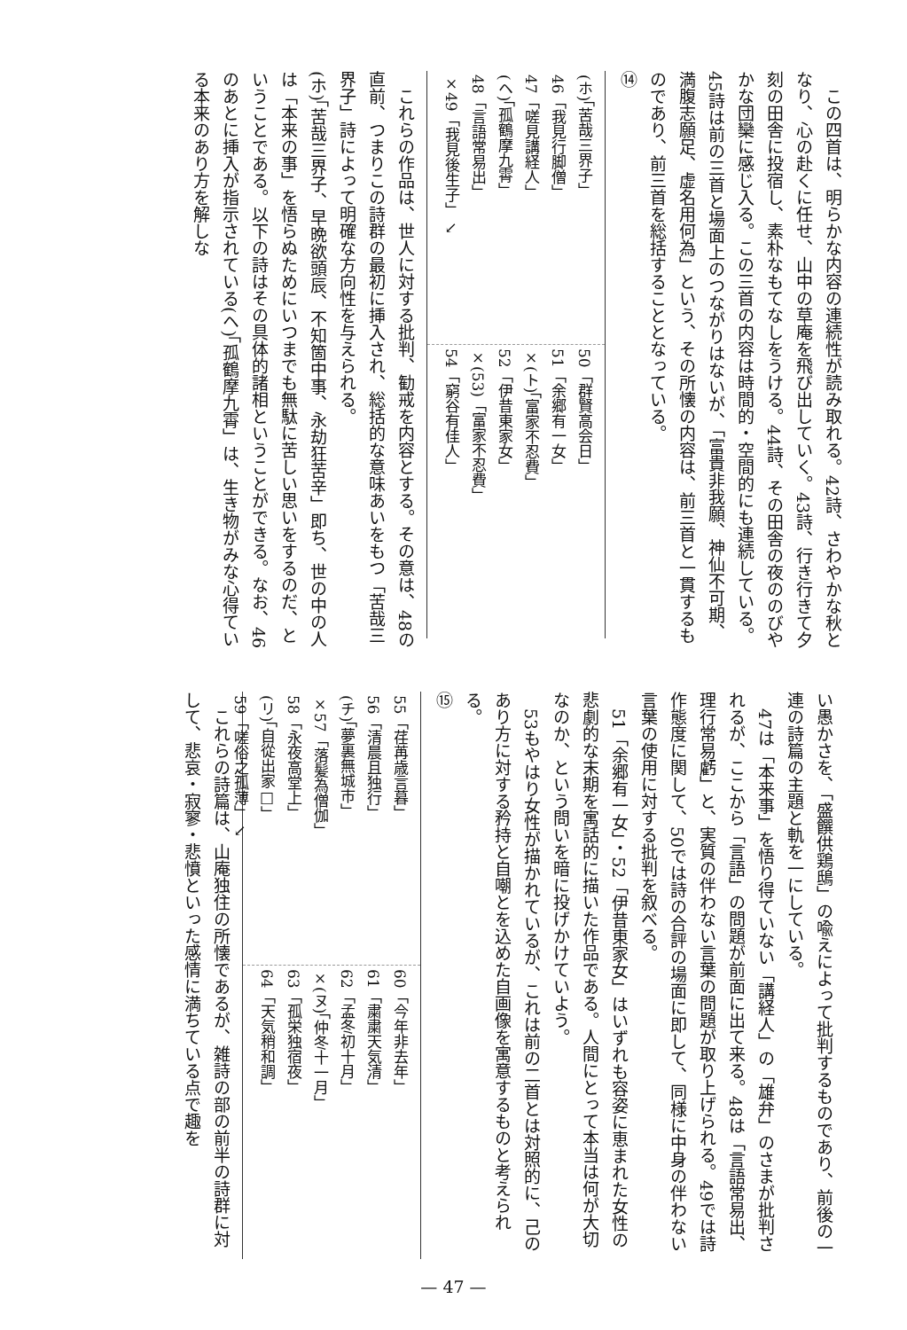この四首は、明らかな内容の連続性が読み取れる。42詩、さわやかな秋となり、心の赴くに任せ、山中の草庵を飛び出していく。43詩、行き行きて夕刻の田舎に投宿し、素朴なもてなしをうける。44詩、その田舎の夜ののびやかな団欒に感じ入る。この三首の内容は時間的・空間的にも連続している。45詩は前の三首と場面上のつながりはないが、「富貴非我願、神仙不可期、満腹志願足、虚名用何為」という、その所懐の内容は、前三首と一貫するものであり、前三首を総括することとなっている。
⑭
(ホ)「苦哉三界子」
46「我見行脚僧」
47「嗟見講経人」
(ヘ)「孤鶴摩九霄」
48「言語常易出」
×49「我見後生子」 ↘
50「群賢高会日」
51「余郷有一女」
×(ト)「富家不忍費」
52「伊昔東家女」
×(53)「富家不忍費」
54「窮谷有佳人」
これらの作品は、世人に対する批判、勧戒を内容とする。その意は、48の直前、つまりこの詩群の最初に挿入され、総括的な意味あいをもつ「苦哉三界子」詩によって明確な方向性を与えられる。
(ホ)「苦哉三界子、早晩欲頭辰、不知箇中事、永劫狂苦辛」即ち、世の中の人は「本来の事」を悟らぬためにいつまでも無駄に苦しい思いをするのだ、ということである。以下の詩はその具体的諸相ということができる。なお、46のあとに挿入が指示されている(ヘ)「孤鶴摩九霄」は、生き物がみな心得ている本来のあり方を解しな
い愚かさを、「盛饌供鶏鴟」の喩えによって批判するものであり、前後の一連の詩篇の主題と軌を一にしている。
47は「本来事」を悟り得ていない「講経人」の「雄弁」のさまが批判されるが、ここから「言語」の問題が前面に出て来る。48は「言語常易出、理行常易虧」と、実質の伴わない言葉の問題が取り上げられる。49では詩作態度に関して、50では詩の合評の場面に即して、同様に中身の伴わない言葉の使用に対する批判を叙べる。
51「余郷有一女」・52「伊昔東家女」はいずれも容姿に恵まれた女性の悲劇的な末期を寓話的に描いた作品である。人間にとって本当は何が大切なのか、という問いを暗に投げかけていよう。
53もやはり女性が描かれているが、これは前の二首とは対照的に、己のあり方に対する矜持と自嘲とを込めた自画像を寓意するものと考えられる。
⑮
55「荏苒歳言暮」
56「清晨且独行」
(チ)「夢裏無城市」
×57「落髪為僧伽」
58「永夜高堂上」
(リ)「自從出家□」
59「嗟俗之孤薄」 ↘
60「今年非去年」
61「粛粛天気清」
62「孟冬初十月」
×(ヌ)「仲冬十一月」
63「孤栄独宿夜」
64「天気稍和調」
これらの詩篇は、山庵独住の所懐であるが、雑詩の部の前半の詩群に対して、悲哀・寂寥・悲憤といった感情に満ちている点で趣を
— 47 —